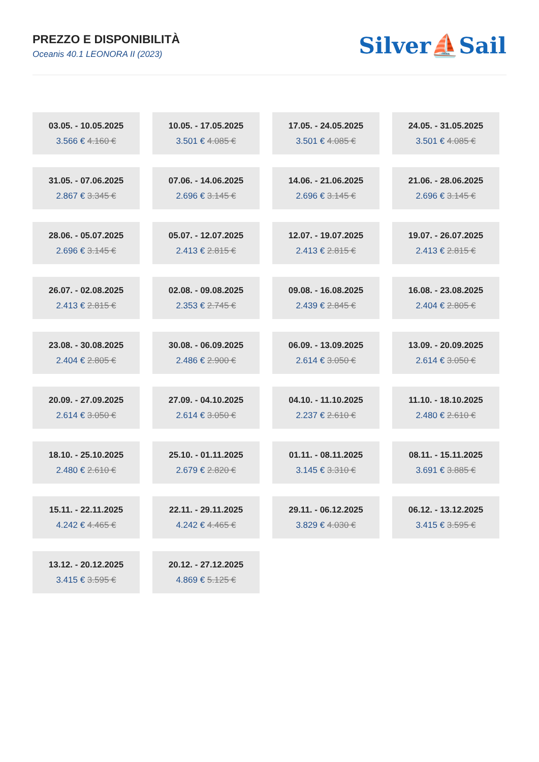PREZZO E DISPONIBILITÀ
Oceanis 40.1 LEONORA II (2023)
Silver⛵Sail
| 03.05. - 10.05.2025 3.566 € 4.160 € | 10.05. - 17.05.2025 3.501 € 4.085 € | 17.05. - 24.05.2025 3.501 € 4.085 € | 24.05. - 31.05.2025 3.501 € 4.085 € |
| 31.05. - 07.06.2025 2.867 € 3.345 € | 07.06. - 14.06.2025 2.696 € 3.145 € | 14.06. - 21.06.2025 2.696 € 3.145 € | 21.06. - 28.06.2025 2.696 € 3.145 € |
| 28.06. - 05.07.2025 2.696 € 3.145 € | 05.07. - 12.07.2025 2.413 € 2.815 € | 12.07. - 19.07.2025 2.413 € 2.815 € | 19.07. - 26.07.2025 2.413 € 2.815 € |
| 26.07. - 02.08.2025 2.413 € 2.815 € | 02.08. - 09.08.2025 2.353 € 2.745 € | 09.08. - 16.08.2025 2.439 € 2.845 € | 16.08. - 23.08.2025 2.404 € 2.805 € |
| 23.08. - 30.08.2025 2.404 € 2.805 € | 30.08. - 06.09.2025 2.486 € 2.900 € | 06.09. - 13.09.2025 2.614 € 3.050 € | 13.09. - 20.09.2025 2.614 € 3.050 € |
| 20.09. - 27.09.2025 2.614 € 3.050 € | 27.09. - 04.10.2025 2.614 € 3.050 € | 04.10. - 11.10.2025 2.237 € 2.610 € | 11.10. - 18.10.2025 2.480 € 2.610 € |
| 18.10. - 25.10.2025 2.480 € 2.610 € | 25.10. - 01.11.2025 2.679 € 2.820 € | 01.11. - 08.11.2025 3.145 € 3.310 € | 08.11. - 15.11.2025 3.691 € 3.885 € |
| 15.11. - 22.11.2025 4.242 € 4.465 € | 22.11. - 29.11.2025 4.242 € 4.465 € | 29.11. - 06.12.2025 3.829 € 4.030 € | 06.12. - 13.12.2025 3.415 € 3.595 € |
| 13.12. - 20.12.2025 3.415 € 3.595 € | 20.12. - 27.12.2025 4.869 € 5.125 € | | |